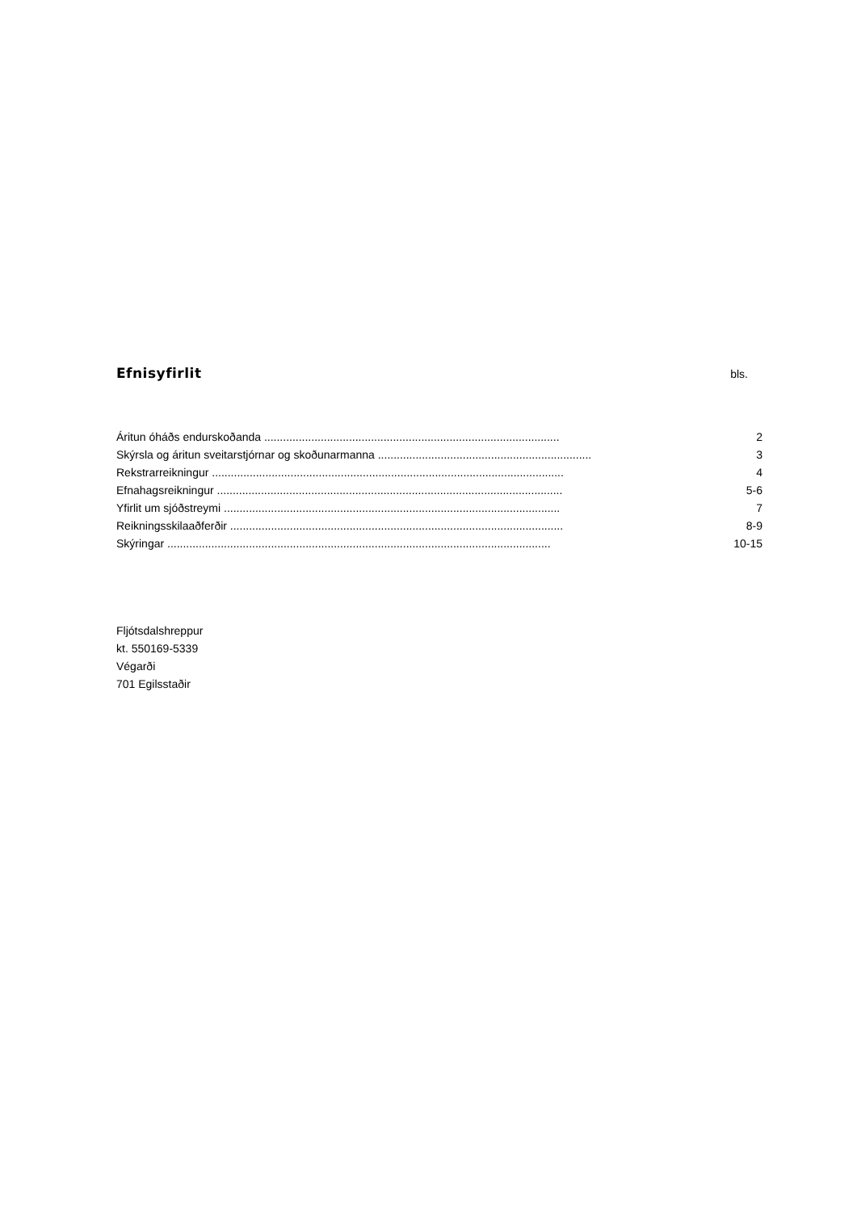Efnisyfirlit
bls.
Áritun óháðs endurskoðanda .............................................................................................. 2
Skýrsla og áritun sveitarstjórnar og skoðunarmanna .................................................................... 3
Rekstrarreikningur ................................................................................................................ 4
Efnahagsreikningur .............................................................................................................. 5-6
Yfirlit um sjóðstreymi ........................................................................................................... 7
Reikningsskilaaðferðir .......................................................................................................... 8-9
Skýringar .......................................................................................................................... 10-15
Fljótsdalshreppur
kt. 550169-5339
Végarði
701 Egilsstaðir